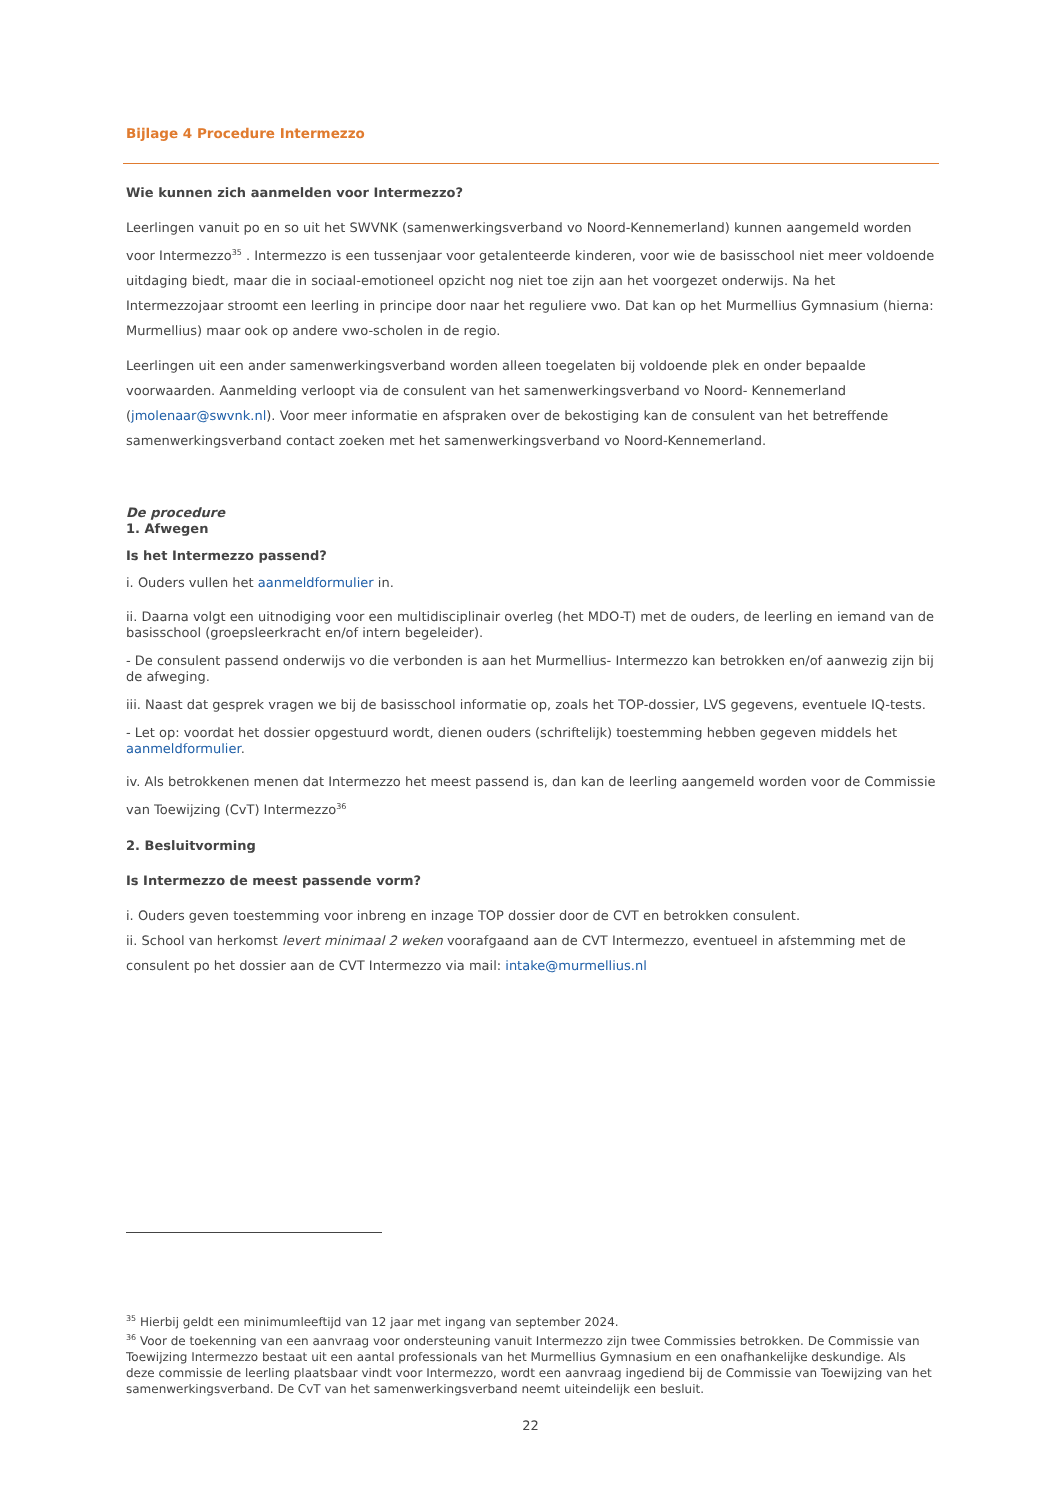Bijlage 4 Procedure Intermezzo
Wie kunnen zich aanmelden voor Intermezzo?
Leerlingen vanuit po en so uit het SWVNK (samenwerkingsverband vo Noord-Kennemerland) kunnen aangemeld worden voor Intermezzo<sup>35</sup> . Intermezzo is een tussenjaar voor getalenteerde kinderen, voor wie de basisschool niet meer voldoende uitdaging biedt, maar die in sociaal-emotioneel opzicht nog niet toe zijn aan het voorgezet onderwijs. Na het Intermezzojaar stroomt een leerling in principe door naar het reguliere vwo. Dat kan op het Murmellius Gymnasium (hierna: Murmellius) maar ook op andere vwo-scholen in de regio.
Leerlingen uit een ander samenwerkingsverband worden alleen toegelaten bij voldoende plek en onder bepaalde voorwaarden. Aanmelding verloopt via de consulent van het samenwerkingsverband vo Noord- Kennemerland (jmolenaar@swvnk.nl). Voor meer informatie en afspraken over de bekostiging kan de consulent van het betreffende samenwerkingsverband contact zoeken met het samenwerkingsverband vo Noord-Kennemerland.
De procedure
1. Afwegen
Is het Intermezzo passend?
i. Ouders vullen het aanmeldformulier in.
ii. Daarna volgt een uitnodiging voor een multidisciplinair overleg (het MDO-T) met de ouders, de leerling en iemand van de basisschool (groepsleerkracht en/of intern begeleider).
- De consulent passend onderwijs vo die verbonden is aan het Murmellius- Intermezzo kan betrokken en/of aanwezig zijn bij de afweging.
iii. Naast dat gesprek vragen we bij de basisschool informatie op, zoals het TOP-dossier, LVS gegevens, eventuele IQ-tests.
- Let op: voordat het dossier opgestuurd wordt, dienen ouders (schriftelijk) toestemming hebben gegeven middels het aanmeldformulier.
iv. Als betrokkenen menen dat Intermezzo het meest passend is, dan kan de leerling aangemeld worden voor de Commissie van Toewijzing (CvT) Intermezzo<sup>36</sup>
2. Besluitvorming
Is Intermezzo de meest passende vorm?
i. Ouders geven toestemming voor inbreng en inzage TOP dossier door de CVT en betrokken consulent.
ii. School van herkomst levert minimaal 2 weken voorafgaand aan de CVT Intermezzo, eventueel in afstemming met de consulent po het dossier aan de CVT Intermezzo via mail: intake@murmellius.nl
<sup>35</sup> Hierbij geldt een minimumleeftijd van 12 jaar met ingang van september 2024.
<sup>36</sup> Voor de toekenning van een aanvraag voor ondersteuning vanuit Intermezzo zijn twee Commissies betrokken. De Commissie van Toewijzing Intermezzo bestaat uit een aantal professionals van het Murmellius Gymnasium en een onafhankelijke deskundige. Als deze commissie de leerling plaatsbaar vindt voor Intermezzo, wordt een aanvraag ingediend bij de Commissie van Toewijzing van het samenwerkingsverband. De CvT van het samenwerkingsverband neemt uiteindelijk een besluit.
22